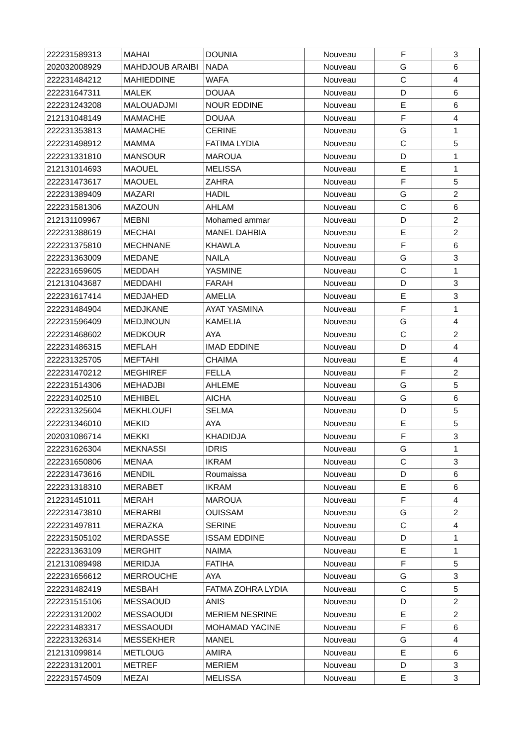| 222231589313 | MAHAI | DOUNIA | Nouveau | F | 3 |
| 202032008929 | MAHDJOUB ARAIBI | NADA | Nouveau | G | 6 |
| 222231484212 | MAHIEDDINE | WAFA | Nouveau | C | 4 |
| 222231647311 | MALEK | DOUAA | Nouveau | D | 6 |
| 222231243208 | MALOUADJMI | NOUR EDDINE | Nouveau | E | 6 |
| 212131048149 | MAMACHE | DOUAA | Nouveau | F | 4 |
| 222231353813 | MAMACHE | CERINE | Nouveau | G | 1 |
| 222231498912 | MAMMA | FATIMA LYDIA | Nouveau | C | 5 |
| 222231331810 | MANSOUR | MAROUA | Nouveau | D | 1 |
| 212131014693 | MAOUEL | MELISSA | Nouveau | E | 1 |
| 222231473617 | MAOUEL | ZAHRA | Nouveau | F | 5 |
| 222231389409 | MAZARI | HADIL | Nouveau | G | 2 |
| 222231581306 | MAZOUN | AHLAM | Nouveau | C | 6 |
| 212131109967 | MEBNI | Mohamed ammar | Nouveau | D | 2 |
| 222231388619 | MECHAI | MANEL DAHBIA | Nouveau | E | 2 |
| 222231375810 | MECHNANE | KHAWLA | Nouveau | F | 6 |
| 222231363009 | MEDANE | NAILA | Nouveau | G | 3 |
| 222231659605 | MEDDAH | YASMINE | Nouveau | C | 1 |
| 212131043687 | MEDDAHI | FARAH | Nouveau | D | 3 |
| 222231617414 | MEDJAHED | AMELIA | Nouveau | E | 3 |
| 222231484904 | MEDJKANE | AYAT YASMINA | Nouveau | F | 1 |
| 222231596409 | MEDJNOUN | KAMELIA | Nouveau | G | 4 |
| 222231468602 | MEDKOUR | AYA | Nouveau | C | 2 |
| 222231486315 | MEFLAH | IMAD EDDINE | Nouveau | D | 4 |
| 222231325705 | MEFTAHI | CHAIMA | Nouveau | E | 4 |
| 222231470212 | MEGHIREF | FELLA | Nouveau | F | 2 |
| 222231514306 | MEHADJBI | AHLEME | Nouveau | G | 5 |
| 222231402510 | MEHIBEL | AICHA | Nouveau | G | 6 |
| 222231325604 | MEKHLOUFI | SELMA | Nouveau | D | 5 |
| 222231346010 | MEKID | AYA | Nouveau | E | 5 |
| 202031086714 | MEKKI | KHADIDJA | Nouveau | F | 3 |
| 222231626304 | MEKNASSI | IDRIS | Nouveau | G | 1 |
| 222231650806 | MENAA | IKRAM | Nouveau | C | 3 |
| 222231473616 | MENDIL | Roumaissa | Nouveau | D | 6 |
| 222231318310 | MERABET | IKRAM | Nouveau | E | 6 |
| 212231451011 | MERAH | MAROUA | Nouveau | F | 4 |
| 222231473810 | MERARBI | OUISSAM | Nouveau | G | 2 |
| 222231497811 | MERAZKA | SERINE | Nouveau | C | 4 |
| 222231505102 | MERDASSE | ISSAM EDDINE | Nouveau | D | 1 |
| 222231363109 | MERGHIT | NAIMA | Nouveau | E | 1 |
| 212131089498 | MERIDJA | FATIHA | Nouveau | F | 5 |
| 222231656612 | MERROUCHE | AYA | Nouveau | G | 3 |
| 222231482419 | MESBAH | FATMA ZOHRA LYDIA | Nouveau | C | 5 |
| 222231515106 | MESSAOUD | ANIS | Nouveau | D | 2 |
| 222231312002 | MESSAOUDI | MERIEM NESRINE | Nouveau | E | 2 |
| 222231483317 | MESSAOUDI | MOHAMAD YACINE | Nouveau | F | 6 |
| 222231326314 | MESSEKHER | MANEL | Nouveau | G | 4 |
| 212131099814 | METLOUG | AMIRA | Nouveau | E | 6 |
| 222231312001 | METREF | MERIEM | Nouveau | D | 3 |
| 222231574509 | MEZAI | MELISSA | Nouveau | E | 3 |